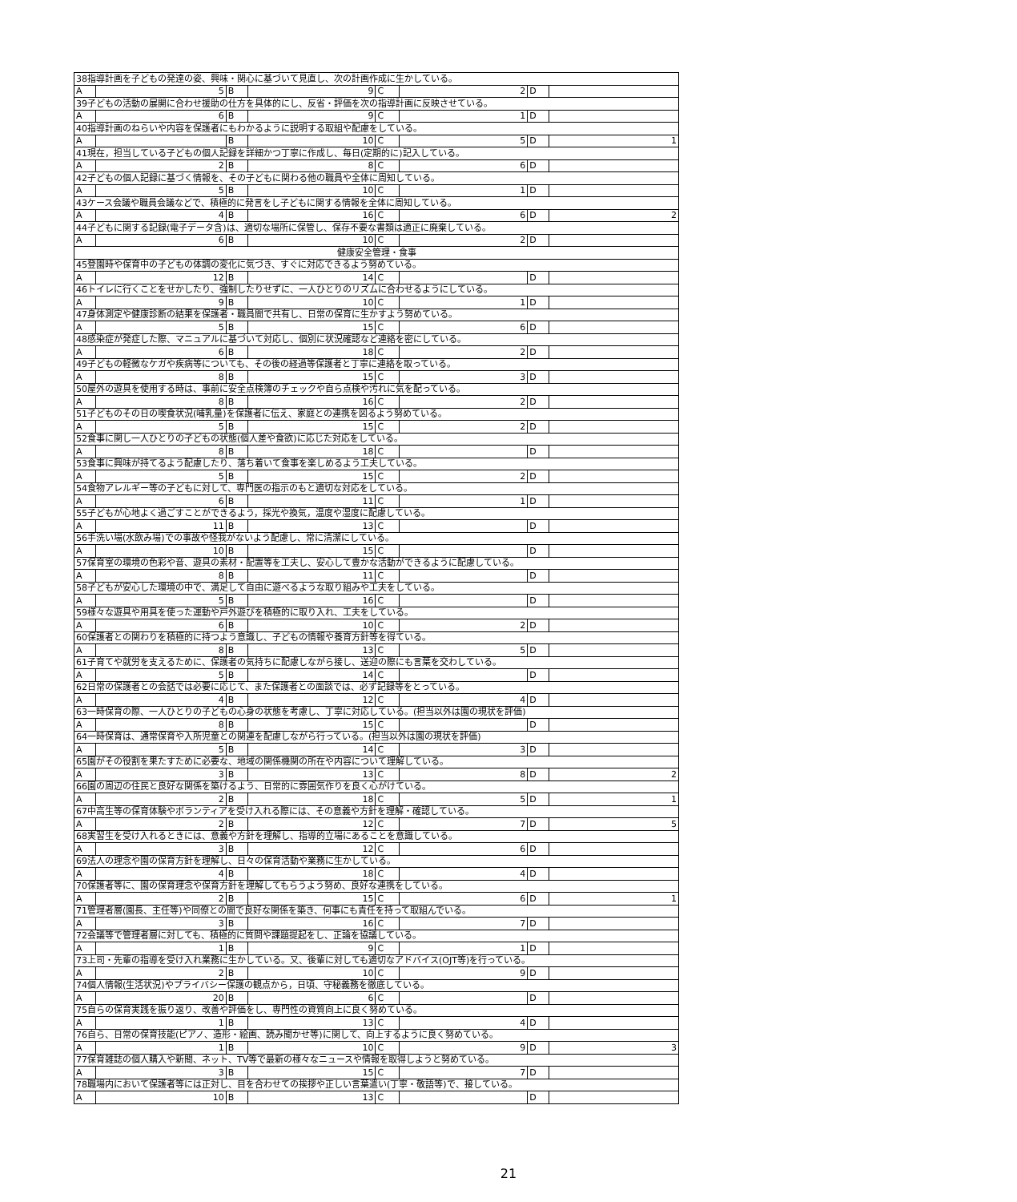| 38指導計画を子どもの発達の姿、興味・関心に基づいて見直し、次の計画作成に生かしている。 | | | | | | | |
| A | 5 | B | 9 | C | 2 | D | |
| 39子どもの活動の展開に合わせ援助の仕方を具体的にし、反省・評価を次の指導計画に反映させている。 | | | | | | | |
| A | 6 | B | 9 | C | 1 | D | |
| 40指導計画のねらいや内容を保護者にもわかるように説明する取組や配慮をしている。 | | | | | | | |
| A | | B | 10 | C | 5 | D | 1 |
| 41現在，担当している子どもの個人記録を詳細かつ丁寧に作成し、毎日(定期的に)記入している。 | | | | | | | |
| A | 2 | B | 8 | C | 6 | D | |
| 42子どもの個人記録に基づく情報を、その子どもに関わる他の職員や全体に周知している。 | | | | | | | |
| A | 5 | B | 10 | C | 1 | D | |
| 43ケース会議や職員会議などで、積極的に発言をし子どもに関する情報を全体に周知している。 | | | | | | | |
| A | 4 | B | 16 | C | 6 | D | 2 |
| 44子どもに関する記録(電子データ含)は、適切な場所に保管し、保存不要な書類は適正に廃棄している。 | | | | | | | |
| A | 6 | B | 10 | C | 2 | D | |
| 健康安全管理・食事 | | | | | | | |
| 45登園時や保育中の子どもの体調の変化に気づき、すぐに対応できるよう努めている。 | | | | | | | |
| A | 12 | B | 14 | C | | D | |
| 46トイレに行くことをせかしたり、強制したりせずに、一人ひとりのリズムに合わせるようにしている。 | | | | | | | |
| A | 9 | B | 10 | C | 1 | D | |
| 47身体測定や健康診断の結果を保護者・職員間で共有し、日常の保育に生かすよう努めている。 | | | | | | | |
| A | 5 | B | 15 | C | 6 | D | |
| 48感染症が発症した際、マニュアルに基づいて対応し、個別に状況確認など連絡を密にしている。 | | | | | | | |
| A | 6 | B | 18 | C | 2 | D | |
| 49子どもの軽微なケガや疾病等についても、その後の経過等保護者と丁寧に連絡を取っている。 | | | | | | | |
| A | 8 | B | 15 | C | 3 | D | |
| 50屋外の遊具を使用する時は、事前に安全点検簿のチェックや自ら点検や汚れに気を配っている。 | | | | | | | |
| A | 8 | B | 16 | C | 2 | D | |
| 51子どものその日の喫食状況(哺乳量)を保護者に伝え、家庭との連携を図るよう努めている。 | | | | | | | |
| A | 5 | B | 15 | C | 2 | D | |
| 52食事に関し一人ひとりの子どもの状態(個人差や食欲)に応じた対応をしている。 | | | | | | | |
| A | 8 | B | 18 | C | | D | |
| 53食事に興味が持てるよう配慮したり、落ち着いて食事を楽しめるよう工夫している。 | | | | | | | |
| A | 5 | B | 15 | C | 2 | D | |
| 54食物アレルギー等の子どもに対して、専門医の指示のもと適切な対応をしている。 | | | | | | | |
| A | 6 | B | 11 | C | 1 | D | |
| 55子どもが心地よく過ごすことができるよう，採光や換気，温度や湿度に配慮している。 | | | | | | | |
| A | 11 | B | 13 | C | | D | |
| 56手洗い場(水飲み場)での事故や怪我がないよう配慮し、常に清潔にしている。 | | | | | | | |
| A | 10 | B | 15 | C | | D | |
| 57保育室の環境の色彩や音、遊具の素材・配置等を工夫し、安心して豊かな活動ができるように配慮している。 | | | | | | | |
| A | 8 | B | 11 | C | | D | |
| 58子どもが安心した環境の中で、満足して自由に遊べるような取り組みや工夫をしている。 | | | | | | | |
| A | 5 | B | 16 | C | | D | |
| 59様々な遊具や用具を使った運動や戸外遊びを積極的に取り入れ、工夫をしている。 | | | | | | | |
| A | 6 | B | 10 | C | 2 | D | |
| 60保護者との関わりを積極的に持つよう意識し、子どもの情報や養育方針等を得ている。 | | | | | | | |
| A | 8 | B | 13 | C | 5 | D | |
| 61子育てや就労を支えるために、保護者の気持ちに配慮しながら接し、送迎の際にも言葉を交わしている。 | | | | | | | |
| A | 5 | B | 14 | C | | D | |
| 62日常の保護者との会話では必要に応じて、また保護者との面談では、必ず記録等をとっている。 | | | | | | | |
| A | 4 | B | 12 | C | 4 | D | |
| 63一時保育の際、一人ひとりの子どもの心身の状態を考慮し、丁寧に対応している。(担当以外は園の現状を評価) | | | | | | | |
| A | 8 | B | 15 | C | | D | |
| 64一時保育は、通常保育や入所児童との関連を配慮しながら行っている。(担当以外は園の現状を評価) | | | | | | | |
| A | 5 | B | 14 | C | 3 | D | |
| 65園がその役割を果たすために必要な、地域の関係機関の所在や内容について理解している。 | | | | | | | |
| A | 3 | B | 13 | C | 8 | D | 2 |
| 66園の周辺の住民と良好な関係を築けるよう、日常的に雰囲気作りを良く心がけている。 | | | | | | | |
| A | 2 | B | 18 | C | 5 | D | 1 |
| 67中高生等の保育体験やボランティアを受け入れる際には、その意義や方針を理解・確認している。 | | | | | | | |
| A | 2 | B | 12 | C | 7 | D | 5 |
| 68実習生を受け入れるときには、意義や方針を理解し、指導的立場にあることを意識している。 | | | | | | | |
| A | 3 | B | 12 | C | 6 | D | |
| 69法人の理念や園の保育方針を理解し、日々の保育活動や業務に生かしている。 | | | | | | | |
| A | 4 | B | 18 | C | 4 | D | |
| 70保護者等に、園の保育理念や保育方針を理解してもらうよう努め、良好な連携をしている。 | | | | | | | |
| A | 2 | B | 15 | C | 6 | D | 1 |
| 71管理者層(園長、主任等)や同僚との間で良好な関係を築き、何事にも責任を持って取組んでいる。 | | | | | | | |
| A | 3 | B | 16 | C | 7 | D | |
| 72会議等で管理者層に対しても、積極的に質問や課題提起をし、正論を協議している。 | | | | | | | |
| A | 1 | B | 9 | C | 1 | D | |
| 73上司・先輩の指導を受け入れ業務に生かしている。又、後輩に対しても適切なアドバイス(OJT等)を行っている。 | | | | | | | |
| A | 2 | B | 10 | C | 9 | D | |
| 74個人情報(生活状況)やプライバシー保護の観点から，日頃、守秘義務を徹底している。 | | | | | | | |
| A | 20 | B | 6 | C | | D | |
| 75自らの保育実践を振り返り、改善や評価をし、専門性の資質向上に良く努めている。 | | | | | | | |
| A | 1 | B | 13 | C | 4 | D | |
| 76自ら、日常の保育技能(ピアノ、造形・絵画、読み聞かせ等)に関して、向上するように良く努めている。 | | | | | | | |
| A | 1 | B | 10 | C | 9 | D | 3 |
| 77保育雑誌の個人購入や新聞、ネット、TV等で最新の様々なニュースや情報を取得しようと努めている。 | | | | | | | |
| A | 3 | B | 15 | C | 7 | D | |
| 78職場内において保護者等には正対し、目を合わせての挨拶や正しい言葉遣い(丁寧・敬語等)で、接している。 | | | | | | | |
| A | 10 | B | 13 | C | | D | |
21